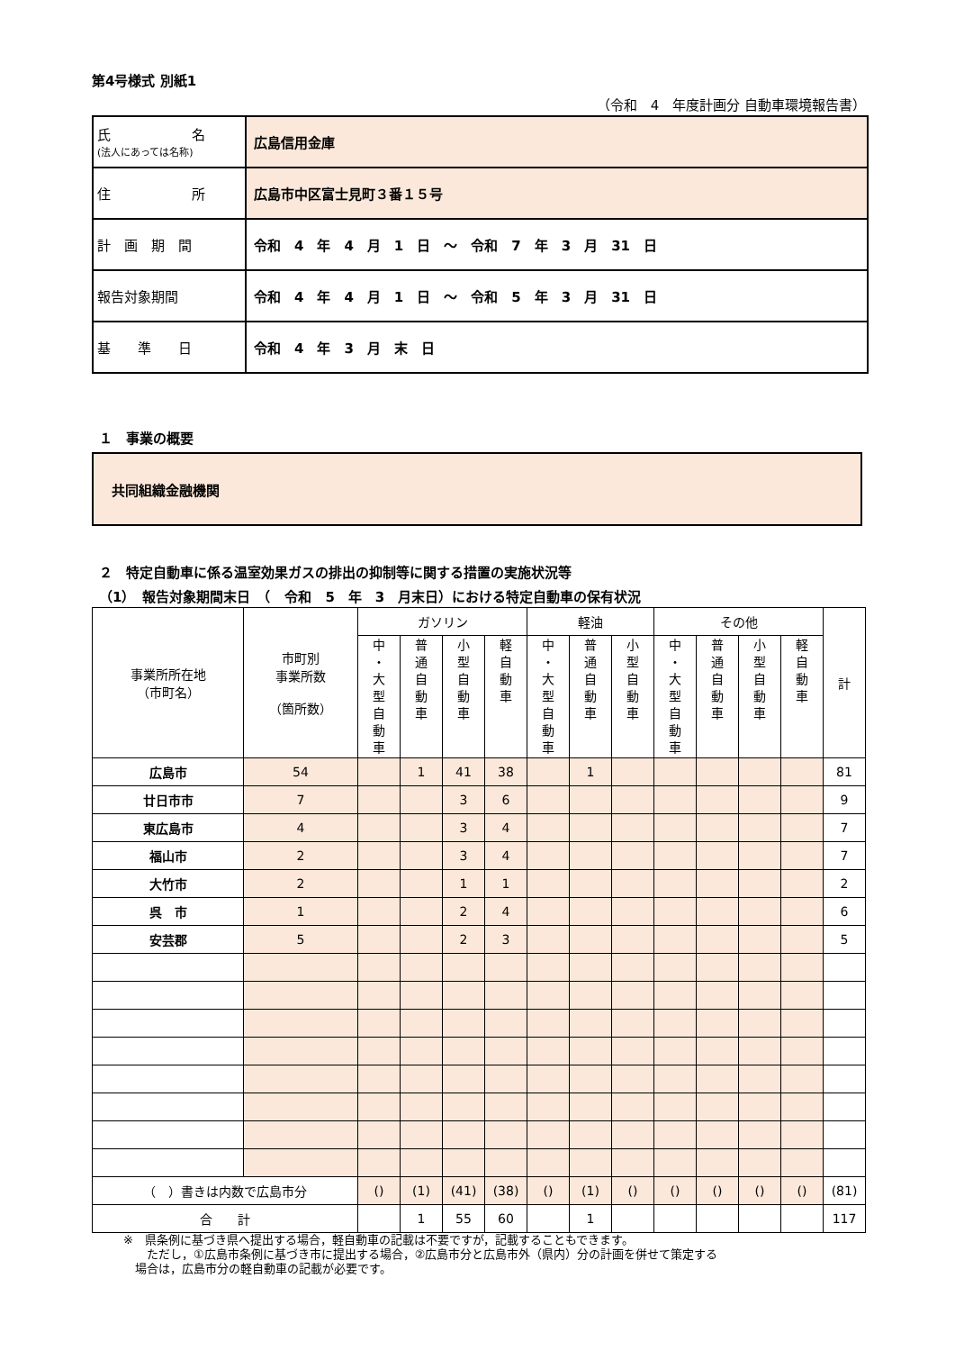第4号様式 別紙1
（令和　4　年度計画分 自動車環境報告書）
| 氏 名 (法人にあっては名称) | 広島信用金庫 |
| 住 所 | 広島市中区富士見町３番１５号 |
| 計 画 期 間 | 令和 4 年 4 月 1 日 ～ 令和 7 年 3 月 31 日 |
| 報告対象期間 | 令和 4 年 4 月 1 日 ～ 令和 5 年 3 月 31 日 |
| 基 準 日 | 令和 4 年 3 月 末 日 |
１　事業の概要
共同組織金融機関
２　特定自動車に係る温室効果ガスの排出の抑制等に関する措置の実施状況等
（1）　報告対象期間末日　（　令和　5　年　3　月末日）における特定自動車の保有状況
| 事業所所在地 （市町名） | 市町別 事業所数 （箇所数） | ガソリン | | | | 軽油 | | | その他 | | | | 計 |
| --- | --- | --- | --- | --- | --- | --- | --- | --- | --- | --- | --- | --- | --- |
| | | 中 ・ 大 型 自 動 車 | 普 通 自 動 車 | 小 型 自 動 車 | 軽 自 動 車 | 中 ・ 大 型 自 動 車 | 普 通 自 動 車 | 小 型 自 動 車 | 中 ・ 大 型 自 動 車 | 普 通 自 動 車 | 小 型 自 動 車 | 軽 自 動 車 | |
| 広島市 | 54 | | 1 | 41 | 38 | | 1 | | | | | | 81 |
| 廿日市市 | 7 | | | 3 | 6 | | | | | | | | 9 |
| 東広島市 | 4 | | | 3 | 4 | | | | | | | | 7 |
| 福山市 | 2 | | | 3 | 4 | | | | | | | | 7 |
| 大竹市 | 2 | | | 1 | 1 | | | | | | | | 2 |
| 呉 市 | 1 | | | 2 | 4 | | | | | | | | 6 |
| 安芸郡 | 5 | | | 2 | 3 | | | | | | | | 5 |
| （ ）書きは内数で広島市分 | | () | (1) | (41) | (38) | () | (1) | () | () | () | () | () | (81) |
| 合 計 | | | 1 | 55 | 60 | | 1 | | | | | | 117 |
※　県条例に基づき県へ提出する場合，軽自動車の記載は不要ですが，記載することもできます。
　　ただし，①広島市条例に基づき市に提出する場合，②広島市分と広島市外（県内）分の計画を併せて策定する
　場合は，広島市分の軽自動車の記載が必要です。